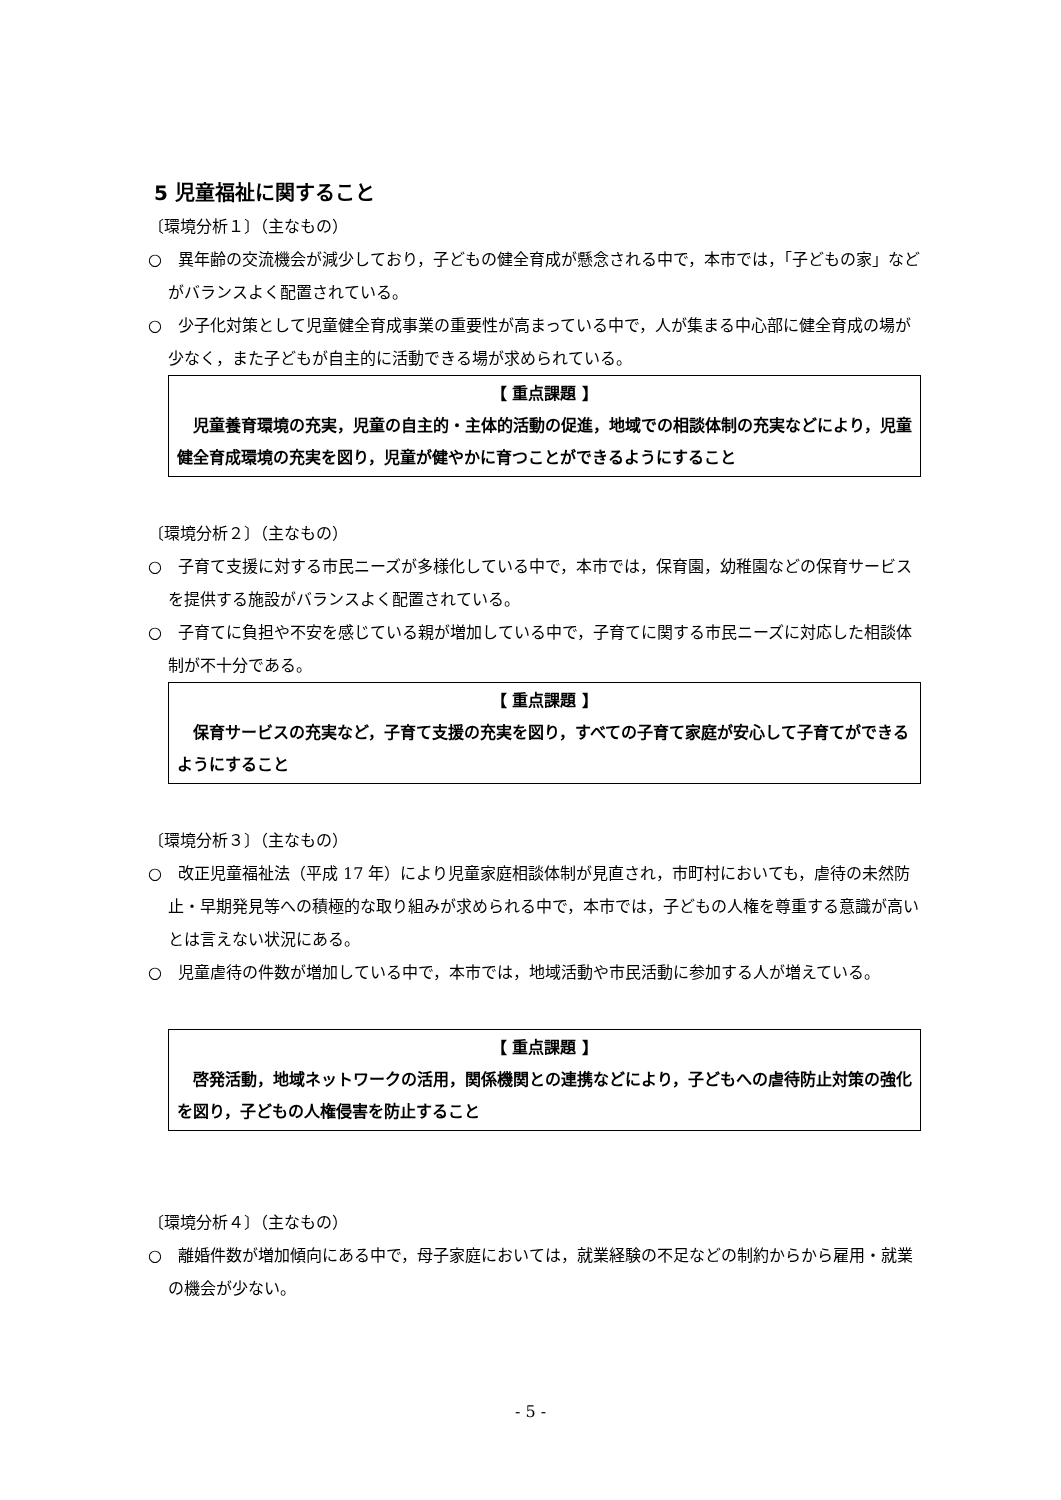5 児童福祉に関すること
〔環境分析１〕（主なもの）
○　異年齢の交流機会が減少しており，子どもの健全育成が懸念される中で，本市では，「子どもの家」などがバランスよく配置されている。
○　少子化対策として児童健全育成事業の重要性が高まっている中で，人が集まる中心部に健全育成の場が少なく，また子どもが自主的に活動できる場が求められている。
【 重点課題 】
　児童養育環境の充実，児童の自主的・主体的活動の促進，地域での相談体制の充実などにより，児童健全育成環境の充実を図り，児童が健やかに育つことができるようにすること
〔環境分析２〕（主なもの）
○　子育て支援に対する市民ニーズが多様化している中で，本市では，保育園，幼稚園などの保育サービスを提供する施設がバランスよく配置されている。
○　子育てに負担や不安を感じている親が増加している中で，子育てに関する市民ニーズに対応した相談体制が不十分である。
【 重点課題 】
　保育サービスの充実など，子育て支援の充実を図り，すべての子育て家庭が安心して子育てができるようにすること
〔環境分析３〕（主なもの）
○　改正児童福祉法（平成 17 年）により児童家庭相談体制が見直され，市町村においても，虐待の未然防止・早期発見等への積極的な取り組みが求められる中で，本市では，子どもの人権を尊重する意識が高いとは言えない状況にある。
○　児童虐待の件数が増加している中で，本市では，地域活動や市民活動に参加する人が増えている。
【 重点課題 】
　啓発活動，地域ネットワークの活用，関係機関との連携などにより，子どもへの虐待防止対策の強化を図り，子どもの人権侵害を防止すること
〔環境分析４〕（主なもの）
○　離婚件数が増加傾向にある中で，母子家庭においては，就業経験の不足などの制約からから雇用・就業の機会が少ない。
- 5 -